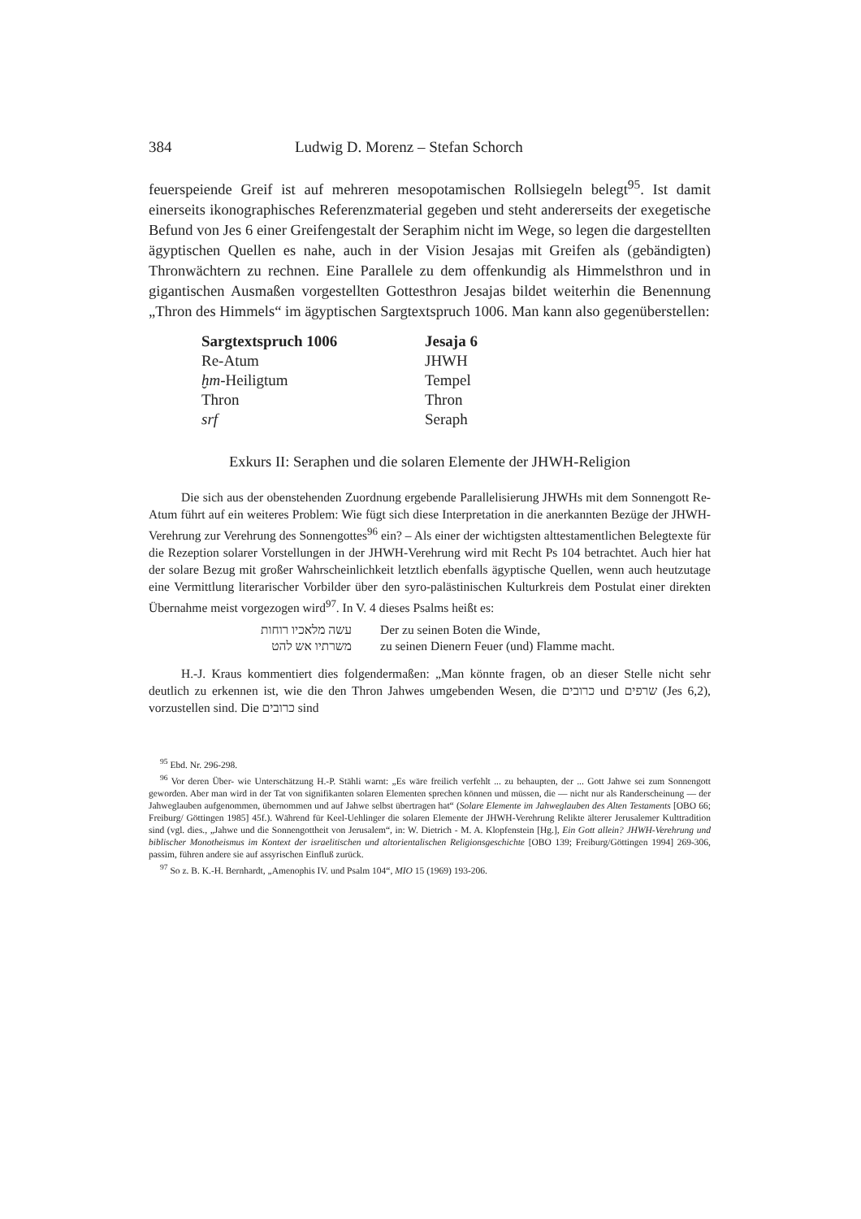384 Ludwig D. Morenz – Stefan Schorch
feuerspeiende Greif ist auf mehreren mesopotamischen Rollsiegeln belegt<sup>95</sup>. Ist damit einerseits ikonographisches Referenzmaterial gegeben und steht andererseits der exegetische Befund von Jes 6 einer Greifengestalt der Seraphim nicht im Wege, so legen die dargestellten ägyptischen Quellen es nahe, auch in der Vision Jesajas mit Greifen als (gebändigten) Thronwächtern zu rechnen. Eine Parallele zu dem offenkundig als Himmelsthron und in gigantischen Ausmaßen vorgestellten Gottesthron Jesajas bildet weiterhin die Benennung „Thron des Himmels“ im ägyptischen Sargtextspruch 1006. Man kann also gegenüberstellen:
| Sargtextspruch 1006 | Jesaja 6 |
| --- | --- |
| Re-Atum | JHWH |
| ḫm -Heiligtum | Tempel |
| Thron | Thron |
| srf | Seraph |
Exkurs II: Seraphen und die solaren Elemente der JHWH-Religion
Die sich aus der obenstehenden Zuordnung ergebende Parallelisierung JHWHs mit dem Sonnengott Re-Atum führt auf ein weiteres Problem: Wie fügt sich diese Interpretation in die anerkannten Bezüge der JHWH-Verehrung zur Verehrung des Sonnengottes<sup>96</sup> ein? – Als einer der wichtigsten alttestamentlichen Belegtexte für die Rezeption solarer Vorstellungen in der JHWH-Verehrung wird mit Recht Ps 104 betrachtet. Auch hier hat der solare Bezug mit großer Wahrscheinlichkeit letztlich ebenfalls ägyptische Quellen, wenn auch heutzutage eine Vermittlung literarischer Vorbilder über den syro-palästinischen Kulturkreis dem Postulat einer direkten Übernahme meist vorgezogen wird<sup>97</sup>. In V. 4 dieses Psalms heißt es:
| עשה מלאכיו רוחות | Der zu seinen Boten die Winde, |
| משרתיו אש להט | zu seinen Dienern Feuer (und) Flamme macht. |
H.-J. Kraus kommentiert dies folgendermaßen: „Man könnte fragen, ob an dieser Stelle nicht sehr deutlich zu erkennen ist, wie die den Thron Jahwes umgebenden Wesen, die כרובים und שרפים (Jes 6,2), vorzustellen sind. Die כרובים sind
<sup>95</sup> Ebd. Nr. 296-298.
<sup>96</sup> Vor deren Über- wie Unterschätzung H.-P. Stähli warnt: „Es wäre freilich verfehlt ... zu behaupten, der ... Gott Jahwe sei zum Sonnengott geworden. Aber man wird in der Tat von signifikanten solaren Elementen sprechen können und müssen, die — nicht nur als Randerscheinung — der Jahweglauben aufgenommen, übernommen und auf Jahwe selbst übertragen hat“ (Solare Elemente im Jahweglauben des Alten Testaments [OBO 66; Freiburg/ Göttingen 1985] 45f.). Während für Keel-Uehlinger die solaren Elemente der JHWH-Verehrung Relikte älterer Jerusalemer Kulttradition sind (vgl. dies., „Jahwe und die Sonnengottheit von Jerusalem“, in: W. Dietrich - M. A. Klopfenstein [Hg.], Ein Gott allein? JHWH-Verehrung und biblischer Monotheismus im Kontext der israelitischen und altorientalischen Religionsgeschichte [OBO 139; Freiburg/Göttingen 1994] 269-306, passim, führen andere sie auf assyrischen Einfluß zurück.
<sup>97</sup> So z. B. K.-H. Bernhardt, „Amenophis IV. und Psalm 104“, MIO 15 (1969) 193-206.